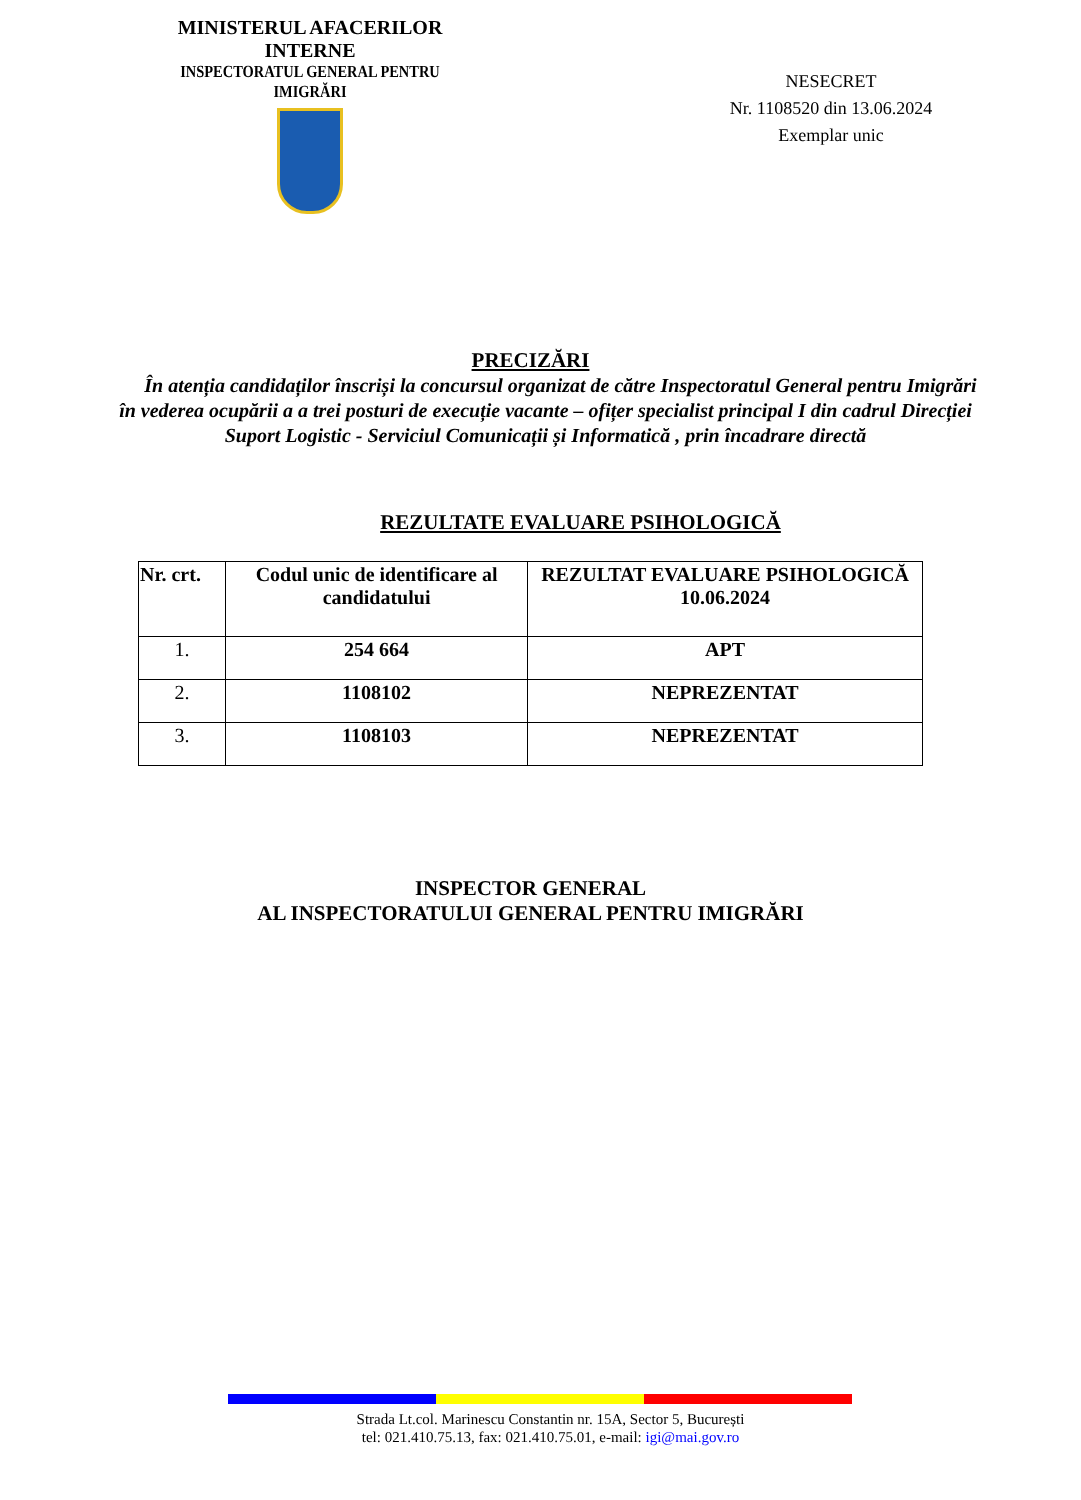MINISTERUL AFACERILOR INTERNE
INSPECTORATUL GENERAL PENTRU IMIGRĂRI
NESECRET
Nr. 1108520 din 13.06.2024
Exemplar unic
PRECIZĂRI
În atenția candidaților înscriși la concursul organizat de către Inspectoratul General pentru Imigrări în vederea ocupării a a trei posturi de execuție vacante – ofițer specialist principal I din cadrul Direcției Suport Logistic - Serviciul Comunicații și Informatică , prin încadrare directă
REZULTATE EVALUARE PSIHOLOGICĂ
| Nr. crt. | Codul unic de identificare al candidatului | REZULTAT EVALUARE PSIHOLOGICĂ 10.06.2024 |
| --- | --- | --- |
| 1. | 254 664 | APT |
| 2. | 1108102 | NEPREZENTAT |
| 3. | 1108103 | NEPREZENTAT |
INSPECTOR GENERAL
AL INSPECTORATULUI GENERAL PENTRU IMIGRĂRI
Strada Lt.col. Marinescu Constantin nr. 15A, Sector 5, București
tel: 021.410.75.13, fax: 021.410.75.01, e-mail: igi@mai.gov.ro